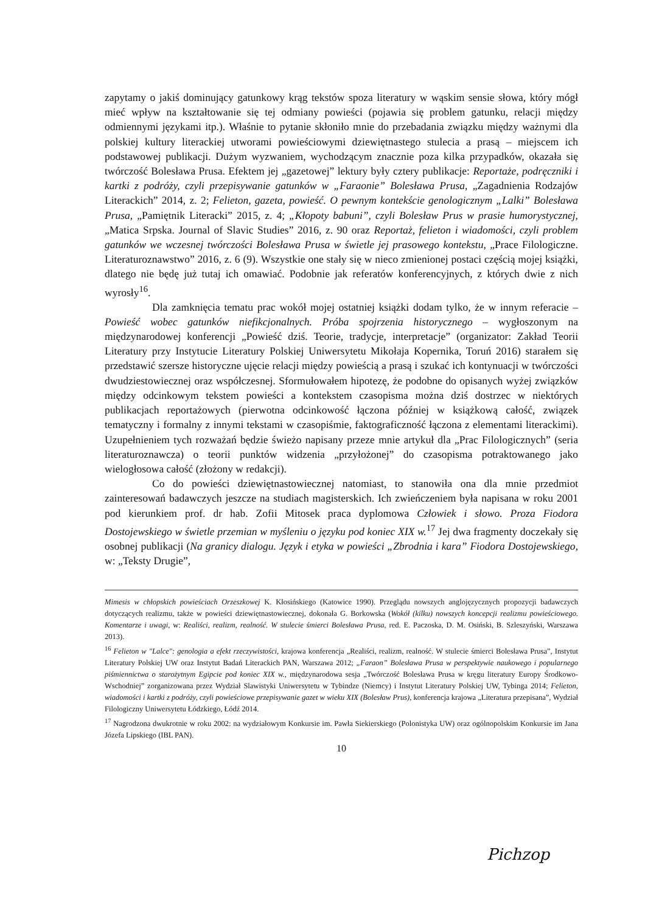zapytamy o jakiś dominujący gatunkowy krąg tekstów spoza literatury w wąskim sensie słowa, który mógł mieć wpływ na kształtowanie się tej odmiany powieści (pojawia się problem gatunku, relacji między odmiennymi językami itp.). Właśnie to pytanie skłoniło mnie do przebadania związku między ważnymi dla polskiej kultury literackiej utworami powieściowymi dziewiętnastego stulecia a prasą – miejscem ich podstawowej publikacji. Dużym wyzwaniem, wychodzącym znacznie poza kilka przypadków, okazała się twórczość Bolesława Prusa. Efektem jej „gazetowej” lektury były cztery publikacje: Reportaże, podręczniki i kartki z podróży, czyli przepisywanie gatunków w „Faraonie” Bolesława Prusa, „Zagadnienia Rodzajów Literackich” 2014, z. 2; Felieton, gazeta, powieść. O pewnym kontekście genologicznym „Lalki” Bolesława Prusa, „Pamiętnik Literacki” 2015, z. 4; „Kłopoty babuni”, czyli Bolesław Prus w prasie humorystycznej, „Matica Srpska. Journal of Slavic Studies” 2016, z. 90 oraz Reportaż, felieton i wiadomości, czyli problem gatunków we wczesnej twórczości Bolesława Prusa w świetle jej prasowego kontekstu, „Prace Filologiczne. Literaturoznawstwo” 2016, z. 6 (9). Wszystkie one stały się w nieco zmienionej postaci częścią mojej książki, dlatego nie będę już tutaj ich omawiać. Podobnie jak referatów konferencyjnych, z których dwie z nich wyrosły<sup>16</sup>.
Dla zamknięcia tematu prac wokół mojej ostatniej książki dodam tylko, że w innym referacie – Powieść wobec gatunków niefikcjonalnych. Próba spojrzenia historycznego – wygłoszonym na międzynarodowej konferencji „Powieść dziś. Teorie, tradycje, interpretacje” (organizator: Zakład Teorii Literatury przy Instytucie Literatury Polskiej Uniwersytetu Mikołaja Kopernika, Toruń 2016) starałem się przedstawić szersze historyczne ujęcie relacji między powieścią a prasą i szukać ich kontynuacji w twórczości dwudziestowiecznej oraz współczesnej. Sformułowałem hipotezę, że podobne do opisanych wyżej związków między odcinkowym tekstem powieści a kontekstem czasopisma można dziś dostrzec w niektórych publikacjach reportażowych (pierwotna odcinkowość łączona później w książkową całość, związek tematyczny i formalny z innymi tekstami w czasopiśmie, faktograficzność łączona z elementami literackimi). Uzupełnieniem tych rozważań będzie świeżo napisany przeze mnie artykuł dla „Prac Filologicznych” (seria literaturoznawcza) o teorii punktów widzenia „przyłożonej” do czasopisma potraktowanego jako wielogłosowa całość (złożony w redakcji).
Co do powieści dziewiętnastowiecznej natomiast, to stanowiła ona dla mnie przedmiot zainteresowań badawczych jeszcze na studiach magisterskich. Ich zwieńczeniem była napisana w roku 2001 pod kierunkiem prof. dr hab. Zofii Mitosek praca dyplomowa Człowiek i słowo. Proza Fiodora Dostojewskiego w świetle przemian w myśleniu o języku pod koniec XIX w.<sup>17</sup> Jej dwa fragmenty doczekały się osobnej publikacji (Na granicy dialogu. Język i etyka w powieści „Zbrodnia i kara” Fiodora Dostojewskiego, w: „Teksty Drugie”,
Mimesis w chłopskich powieściach Orzeszkowej K. Kłosińskiego (Katowice 1990). Przeglądu nowszych anglojęzycznych propozycji badawczych dotyczących realizmu, także w powieści dziewiętnastowiecznej, dokonała G. Borkowska (Wokół (kilku) nowszych koncepcji realizmu powieściowego. Komentarze i uwagi, w: Realiści, realizm, realność. W stulecie śmierci Bolesława Prusa, red. E. Paczoska, D. M. Osiński, B. Szleszyński, Warszawa 2013).
<sup>16</sup> Felieton w "Lalce": genologia a efekt rzeczywistości, krajowa konferencja „Realiści, realizm, realność. W stulecie śmierci Bolesława Prusa”, Instytut Literatury Polskiej UW oraz Instytut Badań Literackich PAN, Warszawa 2012; „Faraon” Bolesława Prusa w perspektywie naukowego i popularnego piśmiennictwa o starożytnym Egipcie pod koniec XIX w., międzynarodowa sesja „Twórczość Bolesława Prusa w kręgu literatury Europy Środkowo-Wschodniej” zorganizowana przez Wydział Slawistyki Uniwersytetu w Tybindze (Niemcy) i Instytut Literatury Polskiej UW, Tybinga 2014; Felieton, wiadomości i kartki z podróży, czyli powieściowe przepisywanie gazet w wieku XIX (Bolesław Prus), konferencja krajowa „Literatura przepisana”, Wydział Filologiczny Uniwersytetu Łódzkiego, Łódź 2014.
<sup>17</sup> Nagrodzona dwukrotnie w roku 2002: na wydziałowym Konkursie im. Pawła Siekierskiego (Polonistyka UW) oraz ogólnopolskim Konkursie im Jana Józefa Lipskiego (IBL PAN).
10
Pichzop